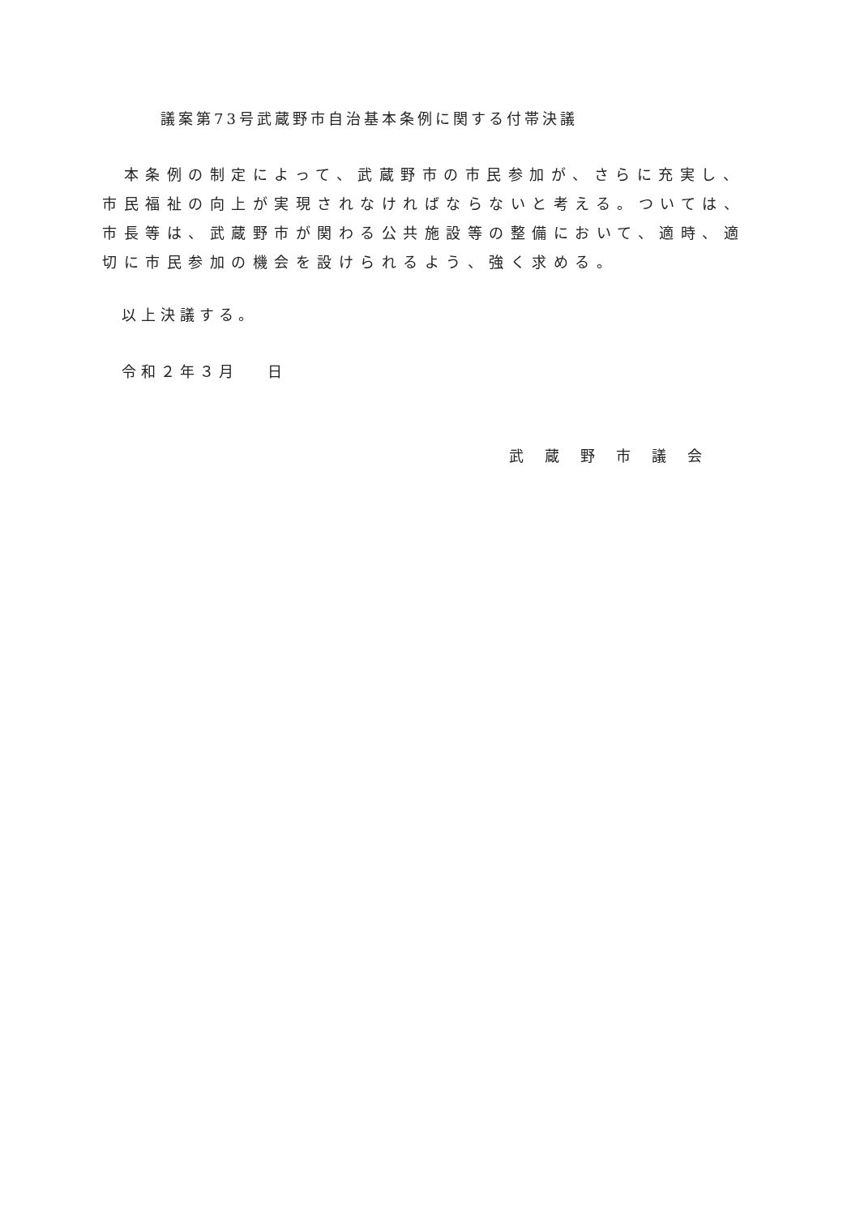議案第73号武蔵野市自治基本条例に関する付帯決議
　本条例の制定によって、武蔵野市の市民参加が、さらに充実し、市民福祉の向上が実現されなければならないと考える。ついては、市長等は、武蔵野市が関わる公共施設等の整備において、適時、適切に市民参加の機会を設けられるよう、強く求める。
以上決議する。
令和２年３月　 日
武蔵野市議会